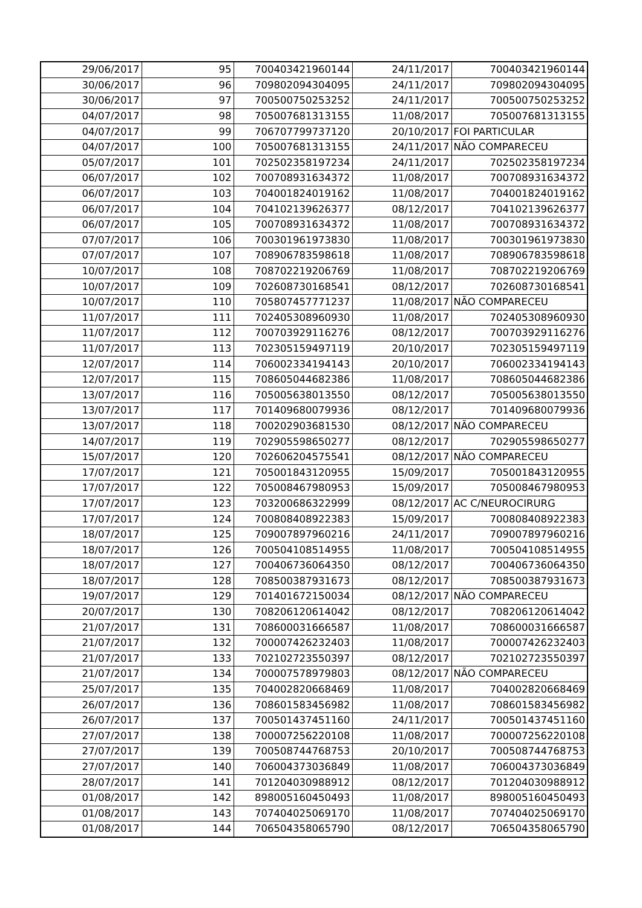| 29/06/2017 | 95 | 700403421960144 | 24/11/2017 | 700403421960144 |
| 30/06/2017 | 96 | 709802094304095 | 24/11/2017 | 709802094304095 |
| 30/06/2017 | 97 | 700500750253252 | 24/11/2017 | 700500750253252 |
| 04/07/2017 | 98 | 705007681313155 | 11/08/2017 | 705007681313155 |
| 04/07/2017 | 99 | 706707799737120 | 20/10/2017 | FOI PARTICULAR |
| 04/07/2017 | 100 | 705007681313155 | 24/11/2017 | NÃO COMPARECEU |
| 05/07/2017 | 101 | 702502358197234 | 24/11/2017 | 702502358197234 |
| 06/07/2017 | 102 | 700708931634372 | 11/08/2017 | 700708931634372 |
| 06/07/2017 | 103 | 704001824019162 | 11/08/2017 | 704001824019162 |
| 06/07/2017 | 104 | 704102139626377 | 08/12/2017 | 704102139626377 |
| 06/07/2017 | 105 | 700708931634372 | 11/08/2017 | 700708931634372 |
| 07/07/2017 | 106 | 700301961973830 | 11/08/2017 | 700301961973830 |
| 07/07/2017 | 107 | 708906783598618 | 11/08/2017 | 708906783598618 |
| 10/07/2017 | 108 | 708702219206769 | 11/08/2017 | 708702219206769 |
| 10/07/2017 | 109 | 702608730168541 | 08/12/2017 | 702608730168541 |
| 10/07/2017 | 110 | 705807457771237 | 11/08/2017 | NÃO COMPARECEU |
| 11/07/2017 | 111 | 702405308960930 | 11/08/2017 | 702405308960930 |
| 11/07/2017 | 112 | 700703929116276 | 08/12/2017 | 700703929116276 |
| 11/07/2017 | 113 | 702305159497119 | 20/10/2017 | 702305159497119 |
| 12/07/2017 | 114 | 706002334194143 | 20/10/2017 | 706002334194143 |
| 12/07/2017 | 115 | 708605044682386 | 11/08/2017 | 708605044682386 |
| 13/07/2017 | 116 | 705005638013550 | 08/12/2017 | 705005638013550 |
| 13/07/2017 | 117 | 701409680079936 | 08/12/2017 | 701409680079936 |
| 13/07/2017 | 118 | 700202903681530 | 08/12/2017 | NÃO COMPARECEU |
| 14/07/2017 | 119 | 702905598650277 | 08/12/2017 | 702905598650277 |
| 15/07/2017 | 120 | 702606204575541 | 08/12/2017 | NÃO COMPARECEU |
| 17/07/2017 | 121 | 705001843120955 | 15/09/2017 | 705001843120955 |
| 17/07/2017 | 122 | 705008467980953 | 15/09/2017 | 705008467980953 |
| 17/07/2017 | 123 | 703200686322999 | 08/12/2017 | AC C/NEUROCIRURG |
| 17/07/2017 | 124 | 700808408922383 | 15/09/2017 | 700808408922383 |
| 18/07/2017 | 125 | 709007897960216 | 24/11/2017 | 709007897960216 |
| 18/07/2017 | 126 | 700504108514955 | 11/08/2017 | 700504108514955 |
| 18/07/2017 | 127 | 700406736064350 | 08/12/2017 | 700406736064350 |
| 18/07/2017 | 128 | 708500387931673 | 08/12/2017 | 708500387931673 |
| 19/07/2017 | 129 | 701401672150034 | 08/12/2017 | NÃO COMPARECEU |
| 20/07/2017 | 130 | 708206120614042 | 08/12/2017 | 708206120614042 |
| 21/07/2017 | 131 | 708600031666587 | 11/08/2017 | 708600031666587 |
| 21/07/2017 | 132 | 700007426232403 | 11/08/2017 | 700007426232403 |
| 21/07/2017 | 133 | 702102723550397 | 08/12/2017 | 702102723550397 |
| 21/07/2017 | 134 | 700007578979803 | 08/12/2017 | NÃO COMPARECEU |
| 25/07/2017 | 135 | 704002820668469 | 11/08/2017 | 704002820668469 |
| 26/07/2017 | 136 | 708601583456982 | 11/08/2017 | 708601583456982 |
| 26/07/2017 | 137 | 700501437451160 | 24/11/2017 | 700501437451160 |
| 27/07/2017 | 138 | 700007256220108 | 11/08/2017 | 700007256220108 |
| 27/07/2017 | 139 | 700508744768753 | 20/10/2017 | 700508744768753 |
| 27/07/2017 | 140 | 706004373036849 | 11/08/2017 | 706004373036849 |
| 28/07/2017 | 141 | 701204030988912 | 08/12/2017 | 701204030988912 |
| 01/08/2017 | 142 | 898005160450493 | 11/08/2017 | 898005160450493 |
| 01/08/2017 | 143 | 707404025069170 | 11/08/2017 | 707404025069170 |
| 01/08/2017 | 144 | 706504358065790 | 08/12/2017 | 706504358065790 |